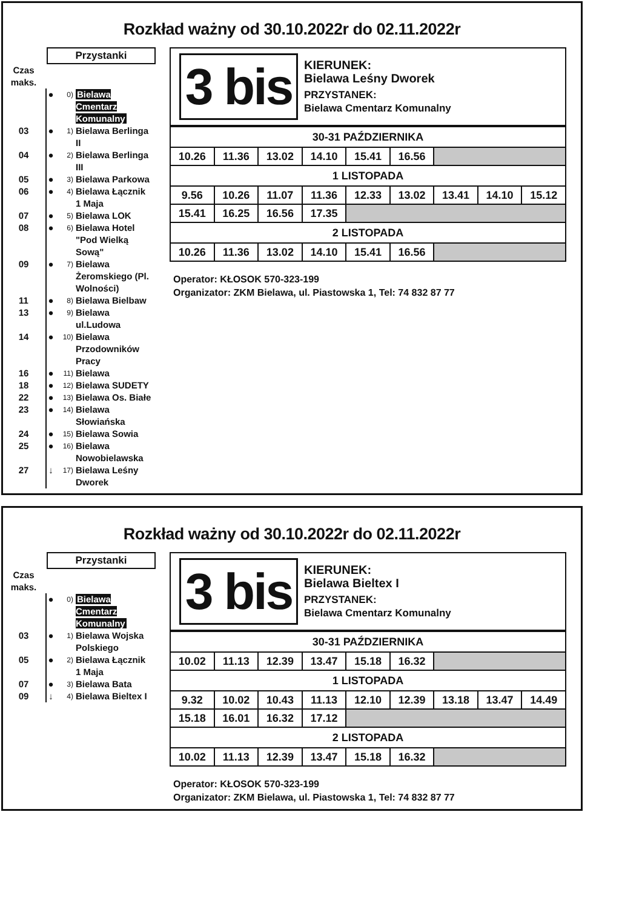Rozkład ważny od 30.10.2022r do 02.11.2022r
Przystanki
Czas
maks.
● 0) Bielawa Cmentarz Komunalny
03 ● 1) Bielawa Berlinga II
04 ● 2) Bielawa Berlinga III
05 ● 3) Bielawa Parkowa
06 ● 4) Bielawa Łącznik 1 Maja
07 ● 5) Bielawa LOK
08 ● 6) Bielawa Hotel "Pod Wielką Sową"
09 ● 7) Bielawa Żeromskiego (Pl. Wolności)
11 ● 8) Bielawa Bielbaw
13 ● 9) Bielawa ul.Ludowa
14 ● 10) Bielawa Przodowników Pracy
16 ● 11) Bielawa
18 ● 12) Bielawa SUDETY
22 ● 13) Bielawa Os. Białe
23 ● 14) Bielawa Słowiańska
24 ● 15) Bielawa Sowia
25 ● 16) Bielawa Nowobielawska
27 ↓ 17) Bielawa Leśny Dworek
3 bis
KIERUNEK:
Bielawa Leśny Dworek
PRZYSTANEK:
Bielawa Cmentarz Komunalny
| 30-31 PAŹDZIERNIKA | | | | | | | | |
| --- | --- | --- | --- | --- | --- | --- | --- | --- |
| 10.26 | 11.36 | 13.02 | 14.10 | 15.41 | 16.56 | | | |
| 1 LISTOPADA | | | | | | | | |
| 9.56 | 10.26 | 11.07 | 11.36 | 12.33 | 13.02 | 13.41 | 14.10 | 15.12 |
| 15.41 | 16.25 | 16.56 | 17.35 | | | | | |
| 2 LISTOPADA | | | | | | | | |
| 10.26 | 11.36 | 13.02 | 14.10 | 15.41 | 16.56 | | | |
Operator: KŁOSOK 570-323-199
Organizator: ZKM Bielawa, ul. Piastowska 1, Tel: 74 832 87 77
Rozkład ważny od 30.10.2022r do 02.11.2022r
Przystanki
Czas
maks.
● 0) Bielawa Cmentarz Komunalny
03 ● 1) Bielawa Wojska Polskiego
05 ● 2) Bielawa Łącznik 1 Maja
07 ● 3) Bielawa Bata
09 ↓ 4) Bielawa Bieltex I
3 bis
KIERUNEK:
Bielawa Bieltex I
PRZYSTANEK:
Bielawa Cmentarz Komunalny
| 30-31 PAŹDZIERNIKA | | | | | | | | |
| --- | --- | --- | --- | --- | --- | --- | --- | --- |
| 10.02 | 11.13 | 12.39 | 13.47 | 15.18 | 16.32 | | | |
| 1 LISTOPADA | | | | | | | | |
| 9.32 | 10.02 | 10.43 | 11.13 | 12.10 | 12.39 | 13.18 | 13.47 | 14.49 |
| 15.18 | 16.01 | 16.32 | 17.12 | | | | | |
| 2 LISTOPADA | | | | | | | | |
| 10.02 | 11.13 | 12.39 | 13.47 | 15.18 | 16.32 | | | |
Operator: KŁOSOK 570-323-199
Organizator: ZKM Bielawa, ul. Piastowska 1, Tel: 74 832 87 77